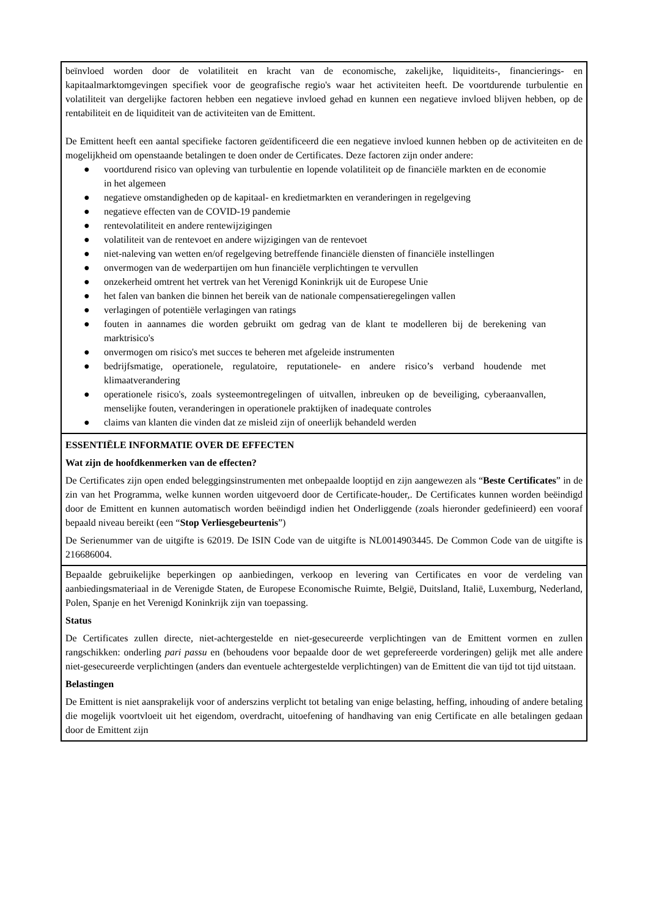beïnvloed worden door de volatiliteit en kracht van de economische, zakelijke, liquiditeits-, financierings- en kapitaalmarktomgevingen specifiek voor de geografische regio's waar het activiteiten heeft. De voortdurende turbulentie en volatiliteit van dergelijke factoren hebben een negatieve invloed gehad en kunnen een negatieve invloed blijven hebben, op de rentabiliteit en de liquiditeit van de activiteiten van de Emittent.
De Emittent heeft een aantal specifieke factoren geïdentificeerd die een negatieve invloed kunnen hebben op de activiteiten en de mogelijkheid om openstaande betalingen te doen onder de Certificates. Deze factoren zijn onder andere:
● voortdurend risico van opleving van turbulentie en lopende volatiliteit op de financiële markten en de economie in het algemeen
● negatieve omstandigheden op de kapitaal- en kredietmarkten en veranderingen in regelgeving
● negatieve effecten van de COVID-19 pandemie
● rentevolatiliteit en andere rentewijzigingen
● volatiliteit van de rentevoet en andere wijzigingen van de rentevoet
● niet-naleving van wetten en/of regelgeving betreffende financiële diensten of financiële instellingen
● onvermogen van de wederpartijen om hun financiële verplichtingen te vervullen
● onzekerheid omtrent het vertrek van het Verenigd Koninkrijk uit de Europese Unie
● het falen van banken die binnen het bereik van de nationale compensatieregelingen vallen
● verlagingen of potentiële verlagingen van ratings
● fouten in aannames die worden gebruikt om gedrag van de klant te modelleren bij de berekening van marktrisico's
● onvermogen om risico's met succes te beheren met afgeleide instrumenten
● bedrijfsmatige, operationele, regulatoire, reputationele- en andere risico’s verband houdende met klimaatverandering
● operationele risico's, zoals systeemontregelingen of uitvallen, inbreuken op de beveiliging, cyberaanvallen, menselijke fouten, veranderingen in operationele praktijken of inadequate controles
● claims van klanten die vinden dat ze misleid zijn of oneerlijk behandeld werden
ESSENTIËLE INFORMATIE OVER DE EFFECTEN
Wat zijn de hoofdkenmerken van de effecten?
De Certificates zijn open ended beleggingsinstrumenten met onbepaalde looptijd en zijn aangewezen als “Beste Certificates” in de zin van het Programma, welke kunnen worden uitgevoerd door de Certificate-houder,. De Certificates kunnen worden beëindigd door de Emittent en kunnen automatisch worden beëindigd indien het Onderliggende (zoals hieronder gedefinieerd) een vooraf bepaald niveau bereikt (een “Stop Verliesgebeurtenis”)
De Serienummer van de uitgifte is 62019. De ISIN Code van de uitgifte is NL0014903445. De Common Code van de uitgifte is 216686004.
Bepaalde gebruikelijke beperkingen op aanbiedingen, verkoop en levering van Certificates en voor de verdeling van aanbiedingsmateriaal in de Verenigde Staten, de Europese Economische Ruimte, België, Duitsland, Italië, Luxemburg, Nederland, Polen, Spanje en het Verenigd Koninkrijk zijn van toepassing.
Status
De Certificates zullen directe, niet-achtergestelde en niet-gesecureerde verplichtingen van de Emittent vormen en zullen rangschikken: onderling pari passu en (behoudens voor bepaalde door de wet geprefereerde vorderingen) gelijk met alle andere niet-gesecureerde verplichtingen (anders dan eventuele achtergestelde verplichtingen) van de Emittent die van tijd tot tijd uitstaan.
Belastingen
De Emittent is niet aansprakelijk voor of anderszins verplicht tot betaling van enige belasting, heffing, inhouding of andere betaling die mogelijk voortvloeit uit het eigendom, overdracht, uitoefening of handhaving van enig Certificate en alle betalingen gedaan door de Emittent zijn